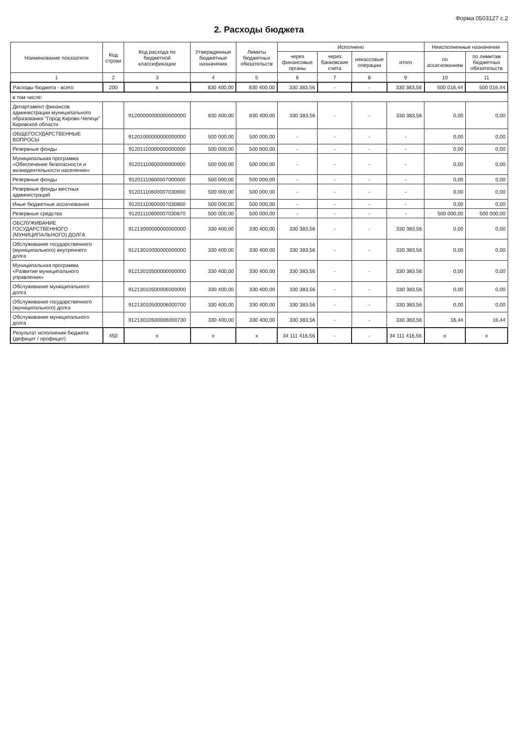Форма 0503127 с.2
2. Расходы бюджета
| Наименование показателя | Код строки | Код расхода по бюджетной классификации | Утвержденные бюджетные назначения | Лимиты бюджетных обязательств | Исполнено | | | | Неисполненные назначения | |
| --- | --- | --- | --- | --- | --- | --- | --- | --- | --- | --- |
| | | | | | через финансовые органы | через банковские счета | некассовые операции | итого | по ассигнованиям | по лимитам бюджетных обязательств |
| 1 | 2 | 3 | 4 | 5 | 6 | 7 | 8 | 9 | 10 | 11 |
| Расходы бюджета - всего | 200 | x | 830 400,00 | 830 400,00 | 330 383,56 | - | - | 330 383,56 | 500 016,44 | 500 016,44 |
| в том числе: | | | | | | | | | | |
| Департамент финансов администрации муниципального образования "Город Кирово-Чепецк" Кировской области | | 91200000000000000000 | 830 400,00 | 830 400,00 | 330 383,56 | - | - | 330 383,56 | 0,00 | 0,00 |
| ОБЩЕГОСУДАРСТВЕННЫЕ ВОПРОСЫ | | 91201000000000000000 | 500 000,00 | 500 000,00 | - | - | - | - | 0,00 | 0,00 |
| Резервные фонды | | 91201110000000000000 | 500 000,00 | 500 000,00 | - | - | - | - | 0,00 | 0,00 |
| Муниципальная программа «Обеспечение безопасности и жизнедеятельности населения» | | 91201110600000000000 | 500 000,00 | 500 000,00 | - | - | - | - | 0,00 | 0,00 |
| Резервные фонды | | 91201110600007000000 | 500 000,00 | 500 000,00 | - | - | - | - | 0,00 | 0,00 |
| Резервные фонды местных администраций | | 91201110600007030000 | 500 000,00 | 500 000,00 | - | - | - | - | 0,00 | 0,00 |
| Иные бюджетные ассигнования | | 91201110600007030800 | 500 000,00 | 500 000,00 | - | - | - | - | 0,00 | 0,00 |
| Резервные средства | | 91201110600007030870 | 500 000,00 | 500 000,00 | - | - | - | - | 500 000,00 | 500 000,00 |
| ОБСЛУЖИВАНИЕ ГОСУДАРСТВЕННОГО (МУНИЦИПАЛЬНОГО) ДОЛГА | | 91213000000000000000 | 330 400,00 | 330 400,00 | 330 383,56 | - | - | 330 383,56 | 0,00 | 0,00 |
| Обслуживание государственного (муниципального) внутреннего долга | | 91213010000000000000 | 330 400,00 | 330 400,00 | 330 383,56 | - | - | 330 383,56 | 0,00 | 0,00 |
| Муниципальная программа «Развитие муниципального управления» | | 91213010500000000000 | 330 400,00 | 330 400,00 | 330 383,56 | - | - | 330 383,56 | 0,00 | 0,00 |
| Обслуживание муниципального долга | | 91213010500006000000 | 330 400,00 | 330 400,00 | 330 383,56 | - | - | 330 383,56 | 0,00 | 0,00 |
| Обслуживание государственного (муниципального) долга | | 91213010500006000700 | 330 400,00 | 330 400,00 | 330 383,56 | - | - | 330 383,56 | 0,00 | 0,00 |
| Обслуживание муниципального долга | | 91213010500006000730 | 330 400,00 | 330 400,00 | 330 383,56 | - | - | 330 383,56 | 16,44 | 16,44 |
| Результат исполнения бюджета (дефицит / профицит) | 450 | x | x | x | 34 111 416,56 | - | - | 34 111 416,56 | x | x |